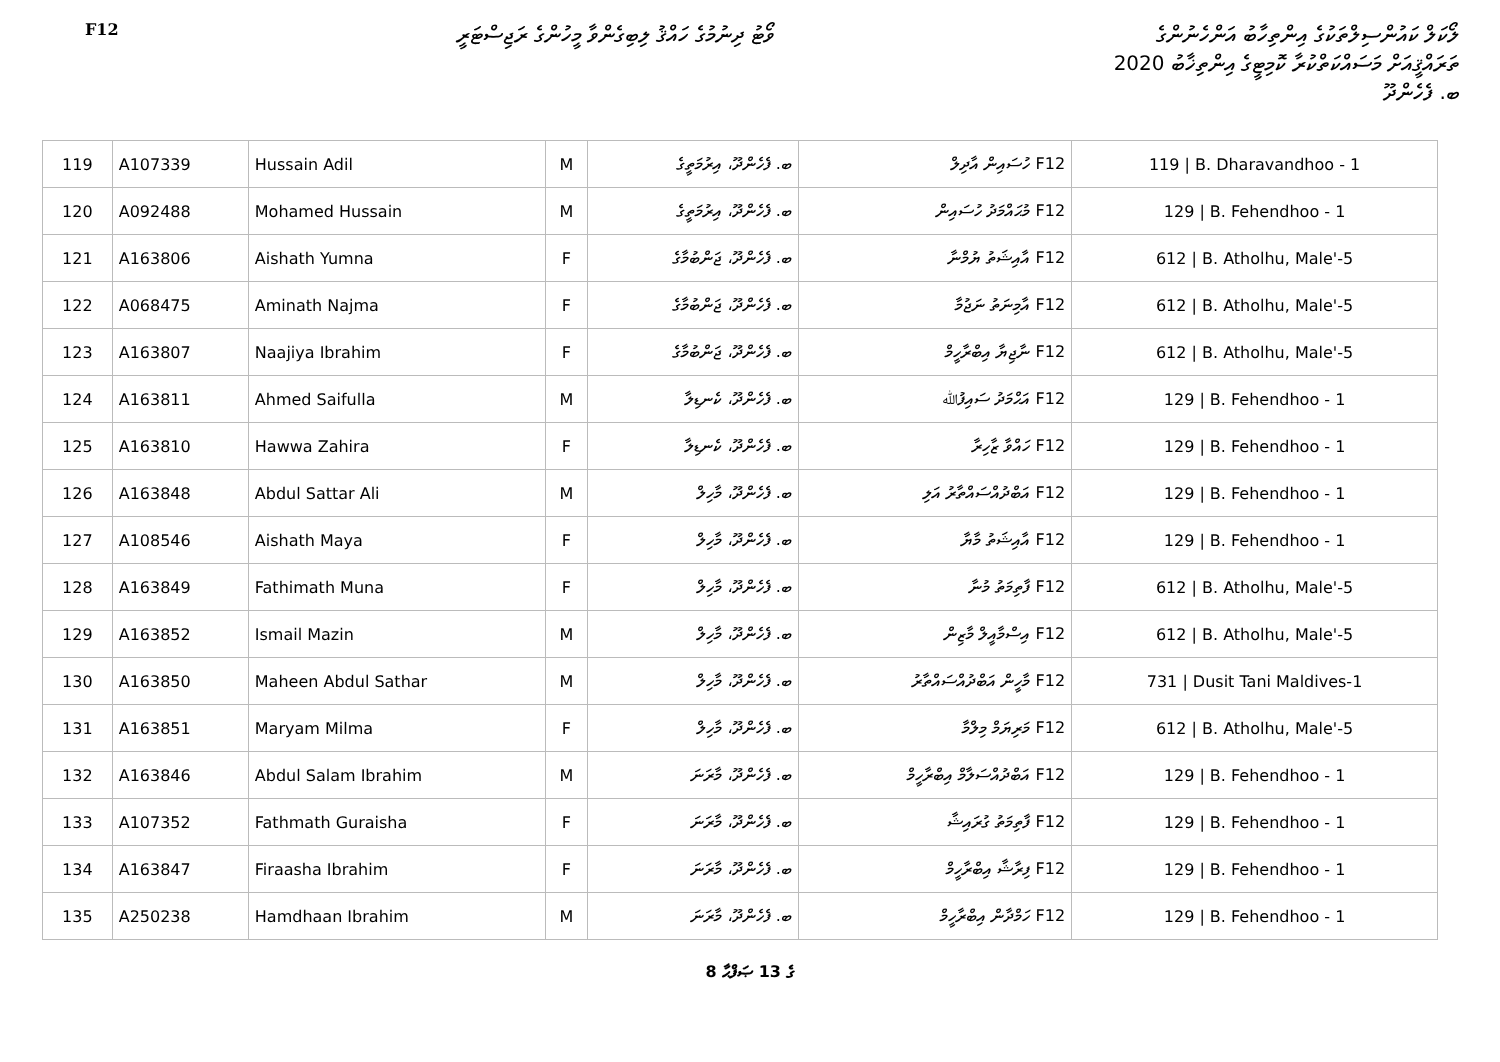F12
ވޯޓު ދިނުމުގެ ހައްޤު ލިބިގެންވާ މީހުންގެ ރަޖިސްޓަރީ
ލޯކަލް ކައުންސިލްތަކުގެ އިންތިހާބު އަންހެނުންގެ
ތަރައްޤީއަށް މަސައްކަތްކުރާ ކޮމިޓީގެ އިންތިޚާބު 2020
ބ. ފެހެންދޫ
| 119 | A107339 | Hussain Adil | M | ބ. ފެހެންދޫ، އިރުމަތީގެ | F12 ހުސައިން އާދިލް | 119 / B. Dharavandhoo - 1 |
| 120 | A092488 | Mohamed Hussain | M | ބ. ފެހެންދޫ، އިރުމަތީގެ | F12 މުޙައްމަދު ހުސައިން | 129 / B. Fehendhoo - 1 |
| 121 | A163806 | Aishath Yumna | F | ބ. ފެހެންދޫ، ޖަންބުމާގެ | F12 އާއިޝަތު ޔުމްނާ | 612 / B. Atholhu, Male'-5 |
| 122 | A068475 | Aminath Najma | F | ބ. ފެހެންދޫ، ޖަންބުމާގެ | F12 އާމިނަތު ނަޖުމާ | 612 / B. Atholhu, Male'-5 |
| 123 | A163807 | Naajiya Ibrahim | F | ބ. ފެހެންދޫ، ޖަންބުމާގެ | F12 ނާޖިޔާ އިބްރާހީމް | 612 / B. Atholhu, Male'-5 |
| 124 | A163811 | Ahmed Saifulla | M | ބ. ފެހެންދޫ، ކެނޑިލާ | F12 އަޙްމަދު ސައިފުﷲ | 129 / B. Fehendhoo - 1 |
| 125 | A163810 | Hawwa Zahira | F | ބ. ފެހެންދޫ، ކެނޑިލާ | F12 ހައްވާ ޒާހިރާ | 129 / B. Fehendhoo - 1 |
| 126 | A163848 | Abdul Sattar Ali | M | ބ. ފެހެންދޫ، މާހިލް | F12 އަބްދުއްސައްތާރު އަލި | 129 / B. Fehendhoo - 1 |
| 127 | A108546 | Aishath Maya | F | ބ. ފެހެންދޫ، މާހިލް | F12 އާއިޝަތު މާޔާ | 129 / B. Fehendhoo - 1 |
| 128 | A163849 | Fathimath Muna | F | ބ. ފެހެންދޫ، މާހިލް | F12 ފާތިމަތު މުނާ | 612 / B. Atholhu, Male'-5 |
| 129 | A163852 | Ismail Mazin | M | ބ. ފެހެންދޫ، މާހިލް | F12 އިސްމާއީލް މާޒިން | 612 / B. Atholhu, Male'-5 |
| 130 | A163850 | Maheen Abdul Sathar | M | ބ. ފެހެންދޫ، މާހިލް | F12 މާހީން އަބްދުއްސައްތާރު | 731 / Dusit Tani Maldives-1 |
| 131 | A163851 | Maryam Milma | F | ބ. ފެހެންދޫ، މާހިލް | F12 މަރިޔަމް މިލްމާ | 612 / B. Atholhu, Male'-5 |
| 132 | A163846 | Abdul Salam Ibrahim | M | ބ. ފެހެންދޫ، މާރަނަ | F12 އަބްދުއްސަލާމް އިބްރާހީމް | 129 / B. Fehendhoo - 1 |
| 133 | A107352 | Fathmath Guraisha | F | ބ. ފެހެންދޫ، މާރަނަ | F12 ފާތިމަތު ގުރައިޝާ | 129 / B. Fehendhoo - 1 |
| 134 | A163847 | Firaasha Ibrahim | F | ބ. ފެހެންދޫ، މާރަނަ | F12 ފިރާޝާ އިބްރާހީމް | 129 / B. Fehendhoo - 1 |
| 135 | A250238 | Hamdhaan Ibrahim | M | ބ. ފެހެންދޫ، މާރަނަ | F12 ހަމްދާން އިބްރާހީމް | 129 / B. Fehendhoo - 1 |
8 ގެ 13 ޞަފްޙާ